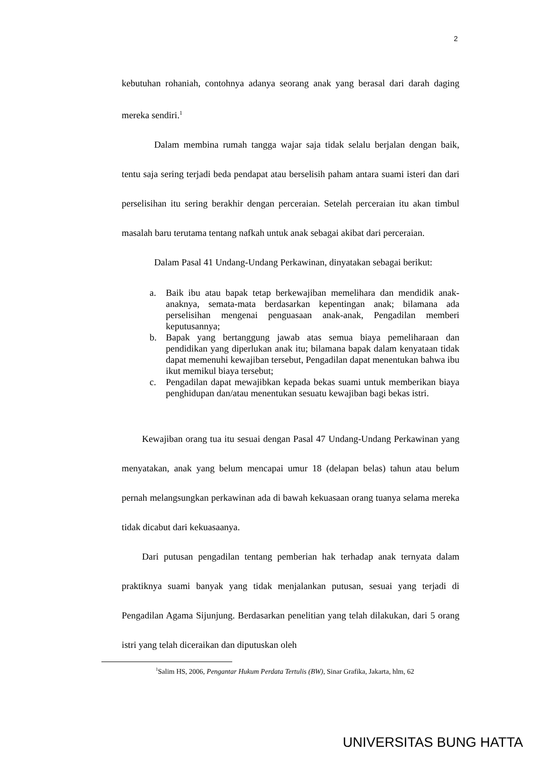2
kebutuhan rohaniah, contohnya adanya seorang anak yang berasal dari darah daging mereka sendiri.<sup>1</sup>
Dalam membina rumah tangga wajar saja tidak selalu berjalan dengan baik, tentu saja sering terjadi beda pendapat atau berselisih paham antara suami isteri dan dari perselisihan itu sering berakhir dengan perceraian. Setelah perceraian itu akan timbul masalah baru terutama tentang nafkah untuk anak sebagai akibat dari perceraian.
Dalam Pasal 41 Undang-Undang Perkawinan, dinyatakan sebagai berikut:
a. Baik ibu atau bapak tetap berkewajiban memelihara dan mendidik anak-anaknya, semata-mata berdasarkan kepentingan anak; bilamana ada perselisihan mengenai penguasaan anak-anak, Pengadilan memberi keputusannya;
b. Bapak yang bertanggung jawab atas semua biaya pemeliharaan dan pendidikan yang diperlukan anak itu; bilamana bapak dalam kenyataan tidak dapat memenuhi kewajiban tersebut, Pengadilan dapat menentukan bahwa ibu ikut memikul biaya tersebut;
c. Pengadilan dapat mewajibkan kepada bekas suami untuk memberikan biaya penghidupan dan/atau menentukan sesuatu kewajiban bagi bekas istri.
Kewajiban orang tua itu sesuai dengan Pasal 47 Undang-Undang Perkawinan yang menyatakan, anak yang belum mencapai umur 18 (delapan belas) tahun atau belum pernah melangsungkan perkawinan ada di bawah kekuasaan orang tuanya selama mereka tidak dicabut dari kekuasaanya.
Dari putusan pengadilan tentang pemberian hak terhadap anak ternyata dalam praktiknya suami banyak yang tidak menjalankan putusan, sesuai yang terjadi di Pengadilan Agama Sijunjung. Berdasarkan penelitian yang telah dilakukan, dari 5 orang istri yang telah diceraikan dan diputuskan oleh
<sup>1</sup> Salim HS, 2006, Pengantar Hukum Perdata Tertulis (BW), Sinar Grafika, Jakarta, hlm, 62
UNIVERSITAS BUNG HATTA